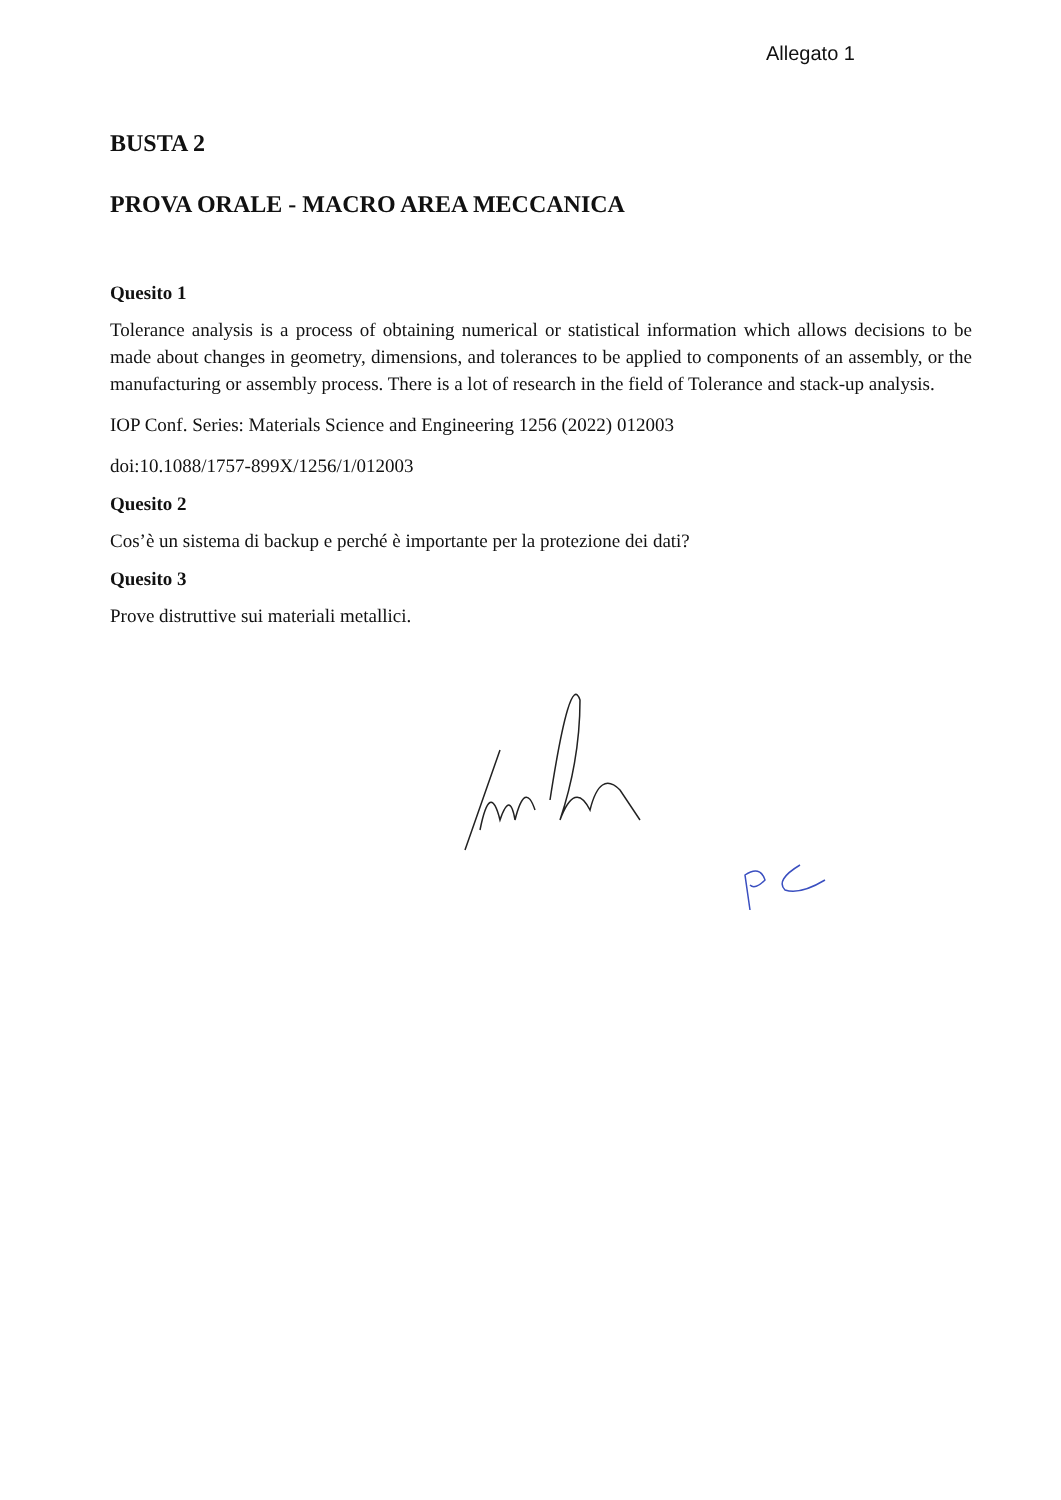Allegato 1
BUSTA 2
PROVA ORALE - MACRO AREA MECCANICA
Quesito 1
Tolerance analysis is a process of obtaining numerical or statistical information which allows decisions to be made about changes in geometry, dimensions, and tolerances to be applied to components of an assembly, or the manufacturing or assembly process. There is a lot of research in the field of Tolerance and stack-up analysis.
IOP Conf. Series: Materials Science and Engineering 1256 (2022) 012003
doi:10.1088/1757-899X/1256/1/012003
Quesito 2
Cos’è un sistema di backup e perché è importante per la protezione dei dati?
Quesito 3
Prove distruttive sui materiali metallici.